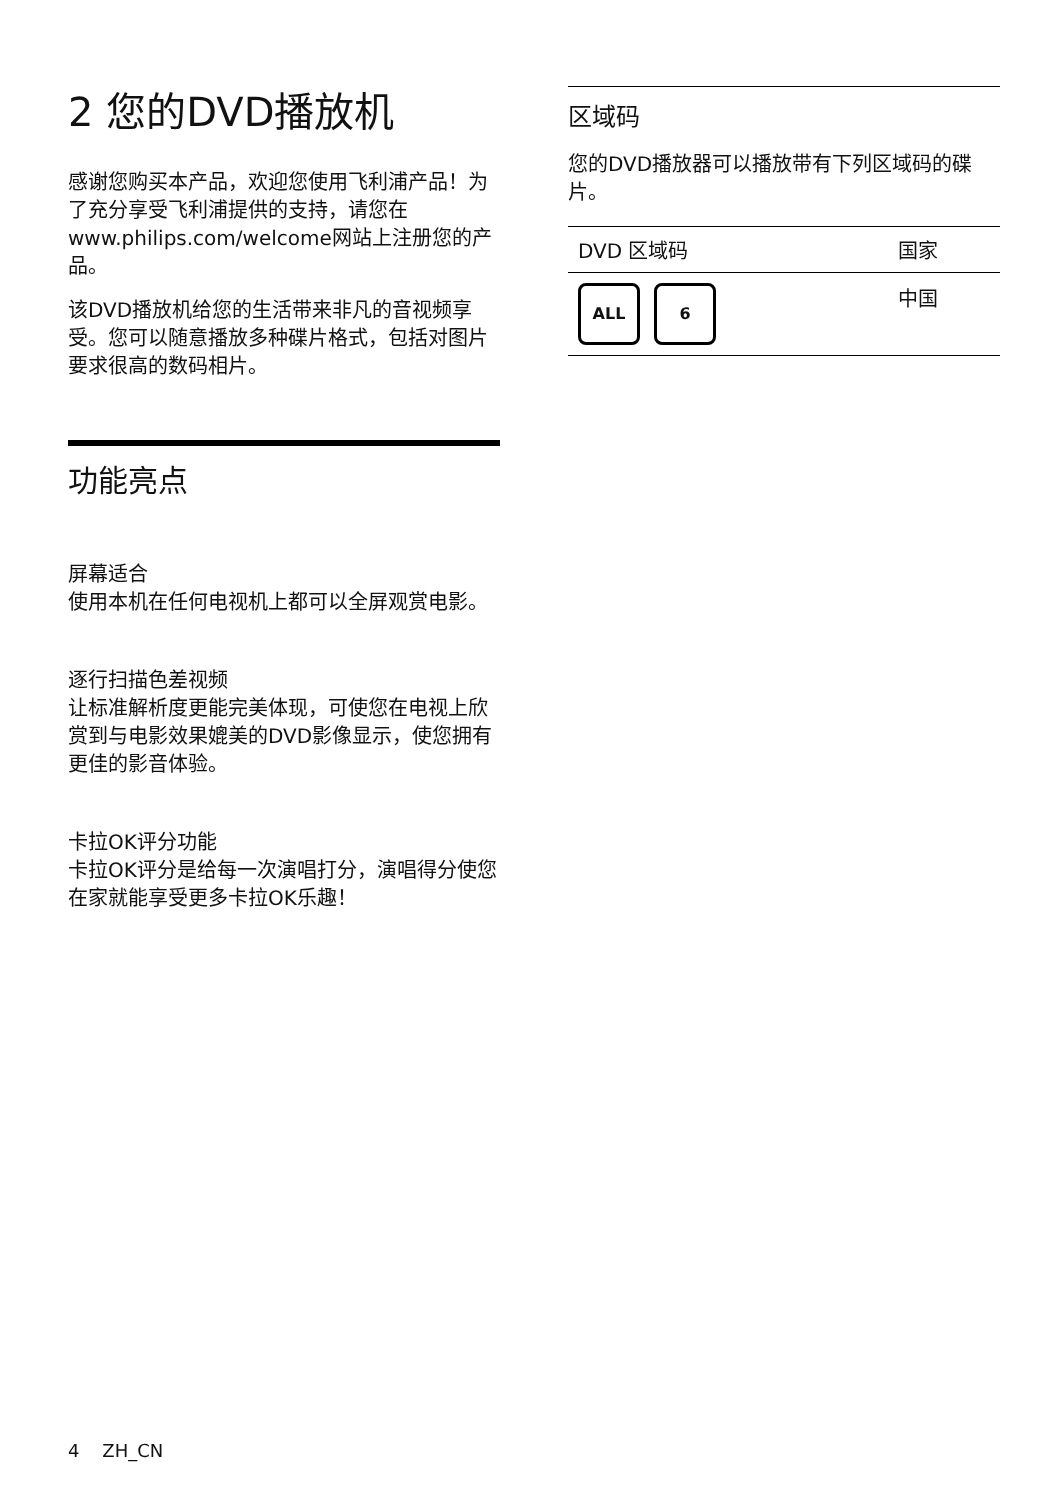2 您的DVD播放机
感谢您购买本产品，欢迎您使用飞利浦产品！为了充分享受飞利浦提供的支持，请您在www.philips.com/welcome网站上注册您的产品。
该DVD播放机给您的生活带来非凡的音视频享受。您可以随意播放多种碟片格式，包括对图片要求很高的数码相片。
功能亮点
屏幕适合
使用本机在任何电视机上都可以全屏观赏电影。
逐行扫描色差视频
让标准解析度更能完美体现，可使您在电视上欣赏到与电影效果媲美的DVD影像显示，使您拥有更佳的影音体验。
卡拉OK评分功能
卡拉OK评分是给每一次演唱打分，演唱得分使您在家就能享受更多卡拉OK乐趣！
区域码
您的DVD播放器可以播放带有下列区域码的碟片。
| DVD 区域码 | 国家 |
| --- | --- |
| ALL 6 | 中国 |
4 ZH_CN